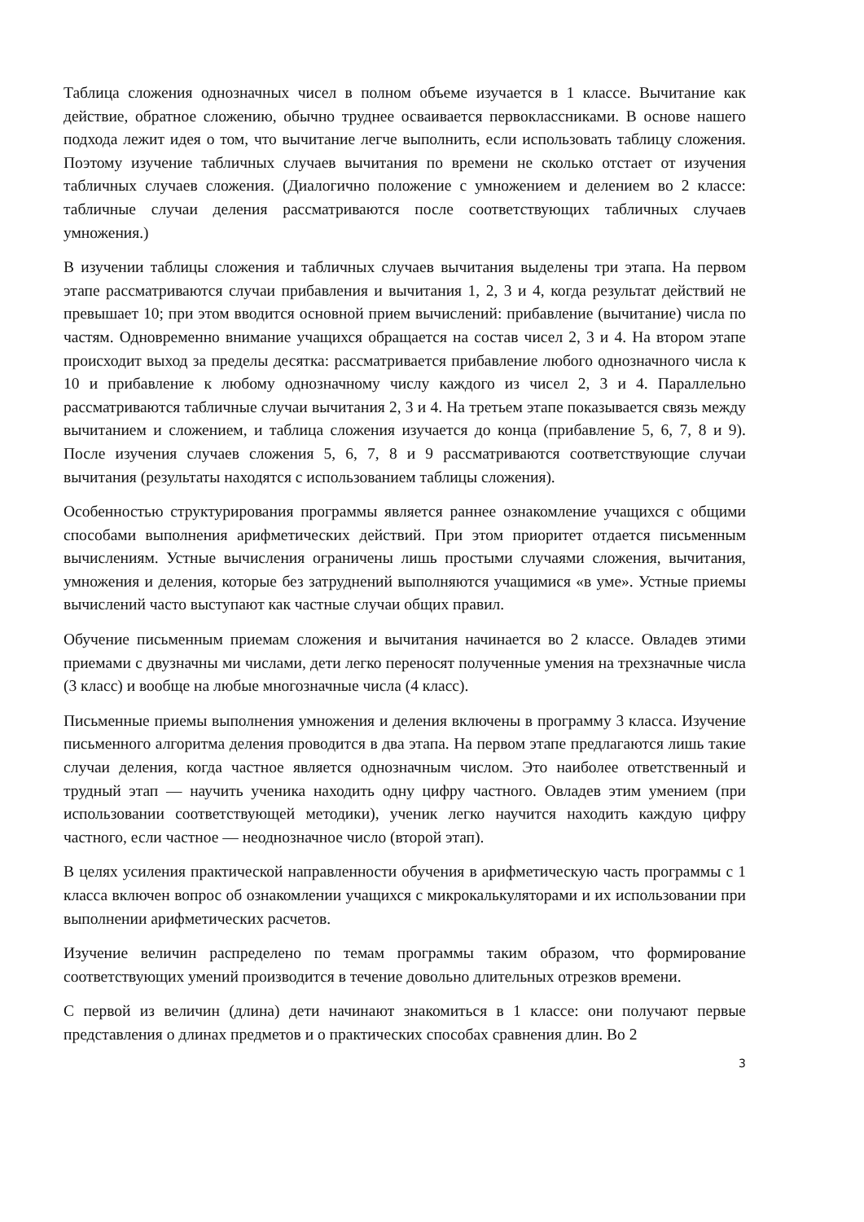Таблица сложения однозначных чисел в полном объеме изучается в 1 классе. Вычитание как действие, обратное сложению, обычно труднее осваивается первоклассниками. В основе нашего подхода лежит идея о том, что вычитание легче выполнить, если использовать таблицу сложения. Поэтому изучение табличных случаев вычитания по времени не сколько отстает от изучения табличных случаев сложения. (Диалогично положение с умножением и делением во 2 классе: табличные случаи деления рассматриваются после соответствующих табличных случаев умножения.)
В изучении таблицы сложения и табличных случаев вычитания выделены три этапа. На первом этапе рассматриваются случаи прибавления и вычитания 1, 2, 3 и 4, когда результат действий не превышает 10; при этом вводится основной прием вычислений: прибавление (вычитание) числа по частям. Одновременно внимание учащихся обращается на состав чисел 2, 3 и 4. На втором этапе происходит выход за пределы десятка: рассматривается прибавление любого однозначного числа к 10 и прибавление к любому однозначному числу каждого из чисел 2, 3 и 4. Параллельно рассматриваются табличные случаи вычитания 2, 3 и 4. На третьем этапе показывается связь между вычитанием и сложением, и таблица сложения изучается до конца (прибавление 5, 6, 7, 8 и 9). После изучения случаев сложения 5, 6, 7, 8 и 9 рассматриваются соответствующие случаи вычитания (результаты находятся с использованием таблицы сложения).
Особенностью структурирования программы является раннее ознакомление учащихся с общими способами выполнения арифметических действий. При этом приоритет отдается письменным вычислениям. Устные вычисления ограничены лишь простыми случаями сложения, вычитания, умножения и деления, которые без затруднений выполняются учащимися «в уме». Устные приемы вычислений часто выступают как частные случаи общих правил.
Обучение письменным приемам сложения и вычитания начинается во 2 классе. Овладев этими приемами с двузначны ми числами, дети легко переносят полученные умения на трехзначные числа (3 класс) и вообще на любые многозначные числа (4 класс).
Письменные приемы выполнения умножения и деления включены в программу 3 класса. Изучение письменного алгоритма деления проводится в два этапа. На первом этапе предлагаются лишь такие случаи деления, когда частное является однозначным числом. Это наиболее ответственный и трудный этап — научить ученика находить одну цифру частного. Овладев этим умением (при использовании соответствующей методики), ученик легко научится находить каждую цифру частного, если частное — неоднозначное число (второй этап).
В целях усиления практической направленности обучения в арифметическую часть программы с 1 класса включен вопрос об ознакомлении учащихся с микрокалькуляторами и их использовании при выполнении арифметических расчетов.
Изучение величин распределено по темам программы таким образом, что формирование соответствующих умений производится в течение довольно длительных отрезков времени.
С первой из величин (длина) дети начинают знакомиться в 1 классе: они получают первые представления о длинах предметов и о практических способах сравнения длин. Во 2
3